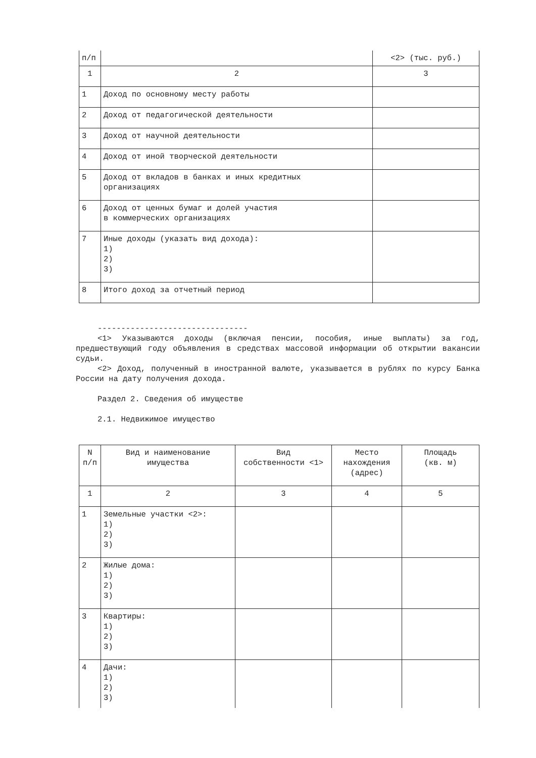| п/п | | <2> (тыс. руб.) |
| 1 | 2 | 3 |
| 1 | Доход по основному месту работы | |
| 2 | Доход от педагогической деятельности | |
| 3 | Доход от научной деятельности | |
| 4 | Доход от иной творческой деятельности | |
| 5 | Доход от вкладов в банках и иных кредитных организациях | |
| 6 | Доход от ценных бумаг и долей участия в коммерческих организациях | |
| 7 | Иные доходы (указать вид дохода): 1) 2) 3) | |
| 8 | Итого доход за отчетный период | |
--------------------------------
<1> Указываются доходы (включая пенсии, пособия, иные выплаты) за год, предшествующий году объявления в средствах массовой информации об открытии вакансии судьи.
<2> Доход, полученный в иностранной валюте, указывается в рублях по курсу Банка России на дату получения дохода.
Раздел 2. Сведения об имуществе
2.1. Недвижимое имущество
| N п/п | Вид и наименование имущества | Вид собственности <1> | Место нахождения (адрес) | Площадь (кв. м) |
| --- | --- | --- | --- | --- |
| 1 | 2 | 3 | 4 | 5 |
| 1 | Земельные участки <2>: 1) 2) 3) | | | |
| 2 | Жилые дома: 1) 2) 3) | | | |
| 3 | Квартиры: 1) 2) 3) | | | |
| 4 | Дачи: 1) 2) 3) | | | |